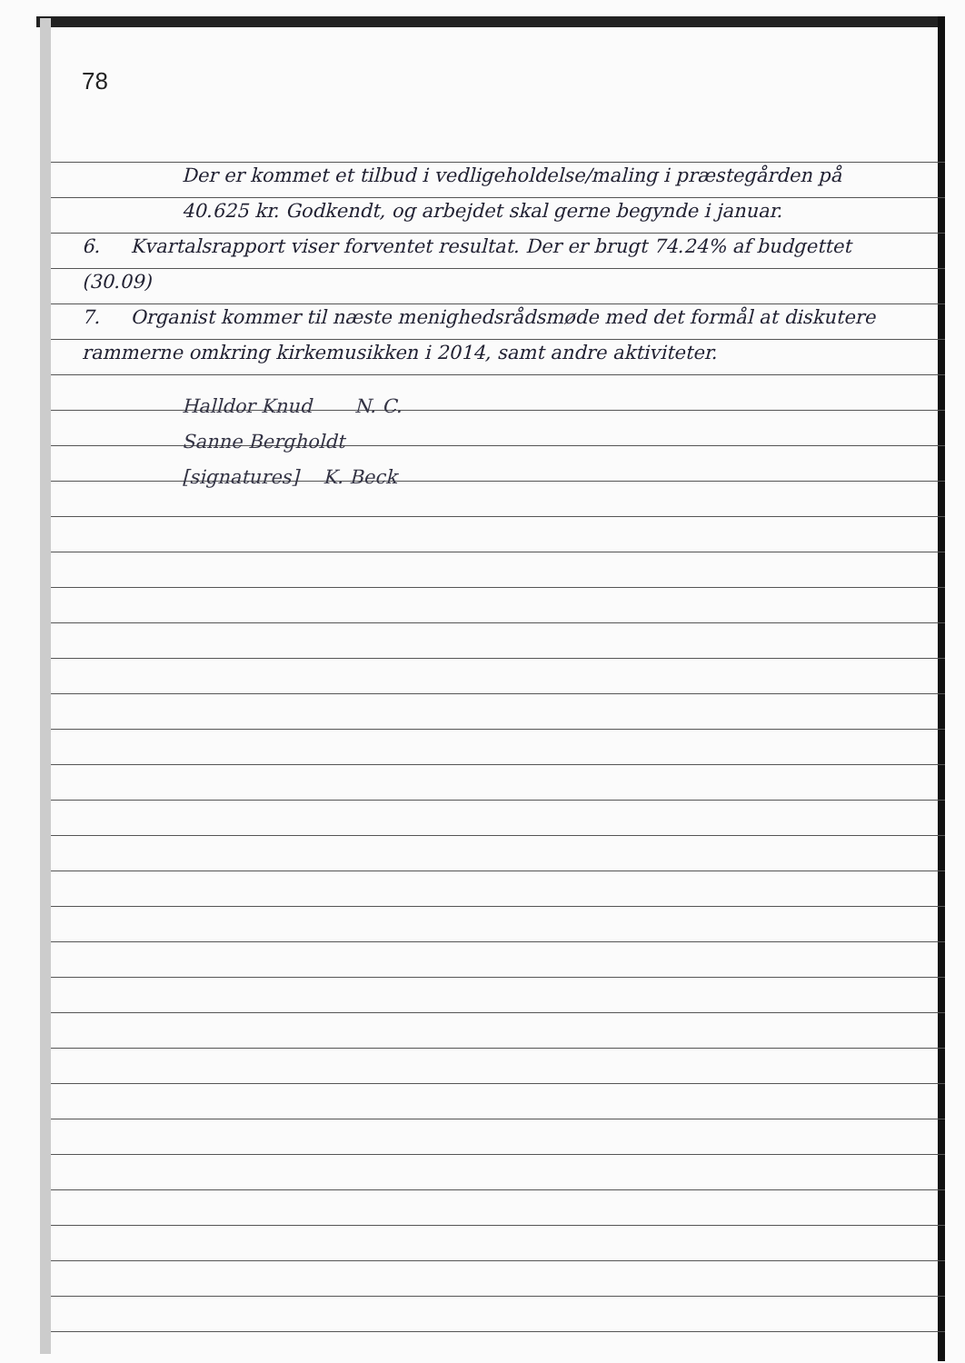78
Der er kommet et tilbud i vedligeholdelse/maling i præstegården på 40.625 kr. Godkendt, og arbejdet skal gerne begynde i januar.
6. Kvartalsrapport viser forventet resultat. Der er brugt 74.24% af budgettet (30.09)
7. Organist kommer til næste menighedsrådsmøde med det formål at diskutere rammerne omkring kirkemusikken i 2014, samt andre aktiviteter.
Halldor Knud N. C.
Sanne Bergholdt
[signatures] K. Beck